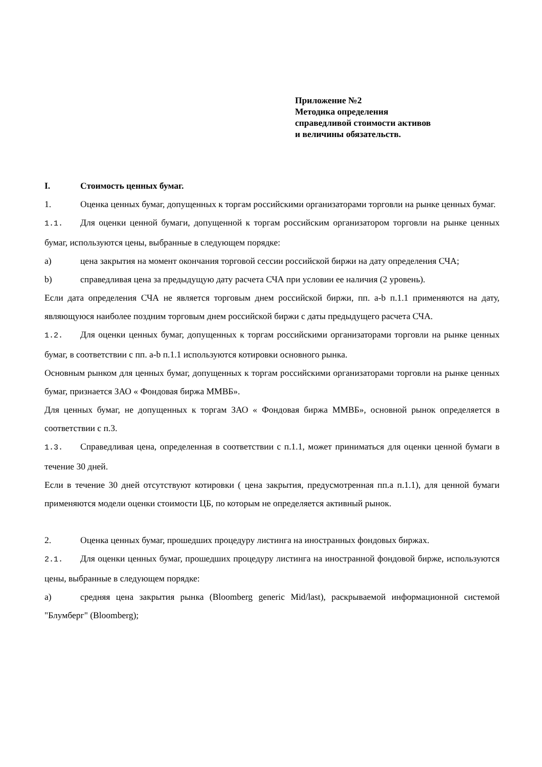Приложение №2
Методика определения
справедливой стоимости активов
и величины обязательств.
I. Стоимость ценных бумаг.
1. Оценка ценных бумаг, допущенных к торгам российскими организаторами торговли на рынке ценных бумаг.
1.1. Для оценки ценной бумаги, допущенной к торгам российским организатором торговли на рынке ценных бумаг, используются цены, выбранные в следующем порядке:
a) цена закрытия на момент окончания торговой сессии российской биржи на дату определения СЧА;
b) справедливая цена за предыдущую дату расчета СЧА при условии ее наличия (2 уровень).
Если дата определения СЧА не является торговым днем российской биржи, пп. a-b п.1.1 применяются на дату, являющуюся наиболее поздним торговым днем российской биржи с даты предыдущего расчета СЧА.
1.2. Для оценки ценных бумаг, допущенных к торгам российскими организаторами торговли на рынке ценных бумаг, в соответствии с пп. a-b п.1.1 используются котировки основного рынка.
Основным рынком для ценных бумаг, допущенных к торгам российскими организаторами торговли на рынке ценных бумаг, признается ЗАО « Фондовая биржа ММВБ».
Для ценных бумаг, не допущенных к торгам ЗАО « Фондовая биржа ММВБ», основной рынок определяется в соответствии с п.3.
1.3. Справедливая цена, определенная в соответствии с п.1.1, может приниматься для оценки ценной бумаги в течение 30 дней.
Если в течение 30 дней отсутствуют котировки ( цена закрытия, предусмотренная пп.a п.1.1), для ценной бумаги применяются модели оценки стоимости ЦБ, по которым не определяется активный рынок.
2. Оценка ценных бумаг, прошедших процедуру листинга на иностранных фондовых биржах.
2.1. Для оценки ценных бумаг, прошедших процедуру листинга на иностранной фондовой бирже, используются цены, выбранные в следующем порядке:
a) средняя цена закрытия рынка (Bloomberg generic Mid/last), раскрываемой информационной системой "Блумберг" (Bloomberg);